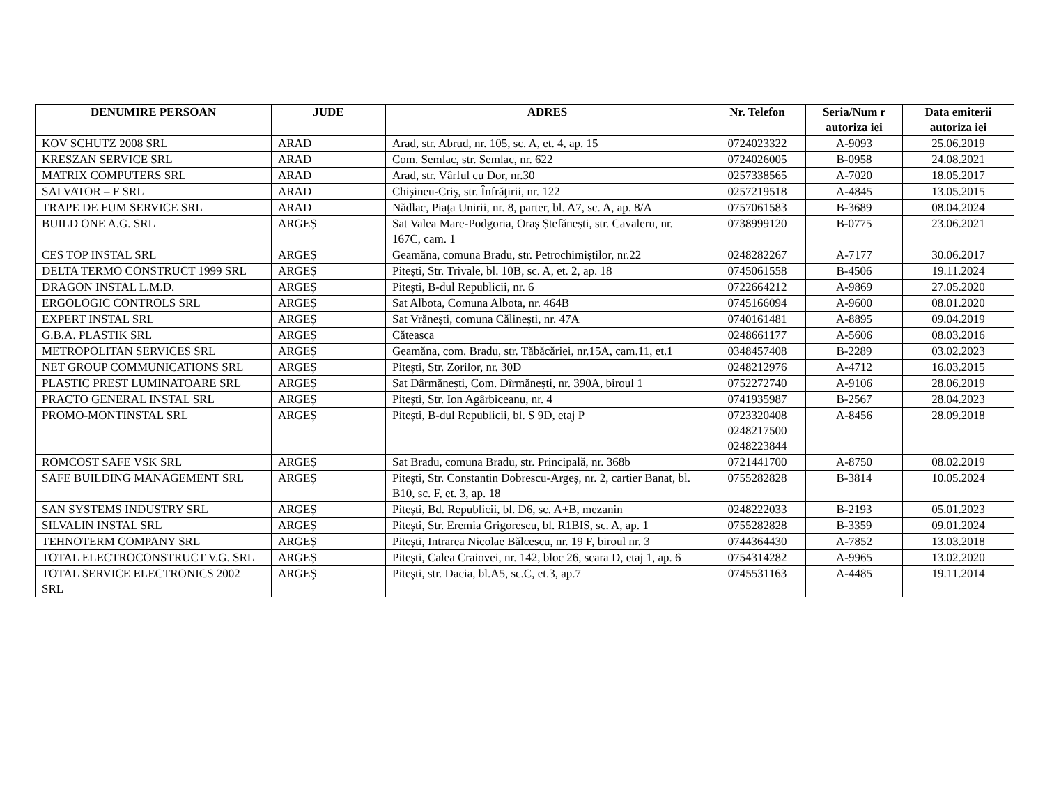| DENUMIRE PERSOAN | JUDE | ADRES | Nr. Telefon | Seria/Num r autoriza iei | Data emiterii autoriza iei |
| --- | --- | --- | --- | --- | --- |
| KOV SCHUTZ 2008 SRL | ARAD | Arad, str. Abrud, nr. 105, sc. A, et. 4, ap. 15 | 0724023322 | A-9093 | 25.06.2019 |
| KRESZAN SERVICE SRL | ARAD | Com. Semlac, str. Semlac, nr. 622 | 0724026005 | B-0958 | 24.08.2021 |
| MATRIX COMPUTERS SRL | ARAD | Arad, str. Vârful cu Dor, nr.30 | 0257338565 | A-7020 | 18.05.2017 |
| SALVATOR – F SRL | ARAD | Chişineu-Criş, str. Înfrăţirii, nr. 122 | 0257219518 | A-4845 | 13.05.2015 |
| TRAPE DE FUM SERVICE SRL | ARAD | Nădlac, Piaţa Unirii, nr. 8, parter, bl. A7, sc. A, ap. 8/A | 0757061583 | B-3689 | 08.04.2024 |
| BUILD ONE A.G. SRL | ARGEȘ | Sat Valea Mare-Podgoria, Oraș Ștefănești, str. Cavaleru, nr. 167C, cam. 1 | 0738999120 | B-0775 | 23.06.2021 |
| CES TOP INSTAL SRL | ARGEȘ | Geamăna, comuna Bradu, str. Petrochimiștilor, nr.22 | 0248282267 | A-7177 | 30.06.2017 |
| DELTA TERMO CONSTRUCT 1999 SRL | ARGEȘ | Pitești, Str. Trivale, bl. 10B, sc. A, et. 2, ap. 18 | 0745061558 | B-4506 | 19.11.2024 |
| DRAGON INSTAL L.M.D. | ARGEȘ | Pitești, B-dul Republicii, nr. 6 | 0722664212 | A-9869 | 27.05.2020 |
| ERGOLOGIC CONTROLS SRL | ARGEȘ | Sat Albota, Comuna Albota, nr. 464B | 0745166094 | A-9600 | 08.01.2020 |
| EXPERT INSTAL SRL | ARGEȘ | Sat Vrănești, comuna Călinești, nr. 47A | 0740161481 | A-8895 | 09.04.2019 |
| G.B.A. PLASTIK SRL | ARGEȘ | Căteasca | 0248661177 | A-5606 | 08.03.2016 |
| METROPOLITAN SERVICES SRL | ARGEȘ | Geamăna, com. Bradu, str. Tăbăcăriei, nr.15A, cam.11, et.1 | 0348457408 | B-2289 | 03.02.2023 |
| NET GROUP COMMUNICATIONS SRL | ARGEȘ | Pitești, Str. Zorilor, nr. 30D | 0248212976 | A-4712 | 16.03.2015 |
| PLASTIC PREST LUMINATOARE SRL | ARGEȘ | Sat Dârmănești, Com. Dîrmănești, nr. 390A, biroul 1 | 0752272740 | A-9106 | 28.06.2019 |
| PRACTO GENERAL INSTAL SRL | ARGEȘ | Pitești, Str. Ion Agârbiceanu, nr. 4 | 0741935987 | B-2567 | 28.04.2023 |
| PROMO-MONTINSTAL SRL | ARGEȘ | Pitești, B-dul Republicii, bl. S 9D, etaj P | 0723320408 0248217500 0248223844 | A-8456 | 28.09.2018 |
| ROMCOST SAFE VSK SRL | ARGEȘ | Sat Bradu, comuna Bradu, str. Principală, nr. 368b | 0721441700 | A-8750 | 08.02.2019 |
| SAFE BUILDING MANAGEMENT SRL | ARGEȘ | Pitești, Str. Constantin Dobrescu-Argeș, nr. 2, cartier Banat, bl. B10, sc. F, et. 3, ap. 18 | 0755282828 | B-3814 | 10.05.2024 |
| SAN SYSTEMS INDUSTRY SRL | ARGEȘ | Pitești, Bd. Republicii, bl. D6, sc. A+B, mezanin | 0248222033 | B-2193 | 05.01.2023 |
| SILVALIN INSTAL SRL | ARGEȘ | Pitești, Str. Eremia Grigorescu, bl. R1BIS, sc. A, ap. 1 | 0755282828 | B-3359 | 09.01.2024 |
| TEHNOTERM COMPANY SRL | ARGEȘ | Pitești, Intrarea Nicolae Bălcescu, nr. 19 F, biroul nr. 3 | 0744364430 | A-7852 | 13.03.2018 |
| TOTAL ELECTROCONSTRUCT V.G. SRL | ARGEȘ | Pitești, Calea Craiovei, nr. 142, bloc 26, scara D, etaj 1, ap. 6 | 0754314282 | A-9965 | 13.02.2020 |
| TOTAL SERVICE ELECTRONICS 2002 SRL | ARGEŞ | Piteşti, str. Dacia, bl.A5, sc.C, et.3, ap.7 | 0745531163 | A-4485 | 19.11.2014 |